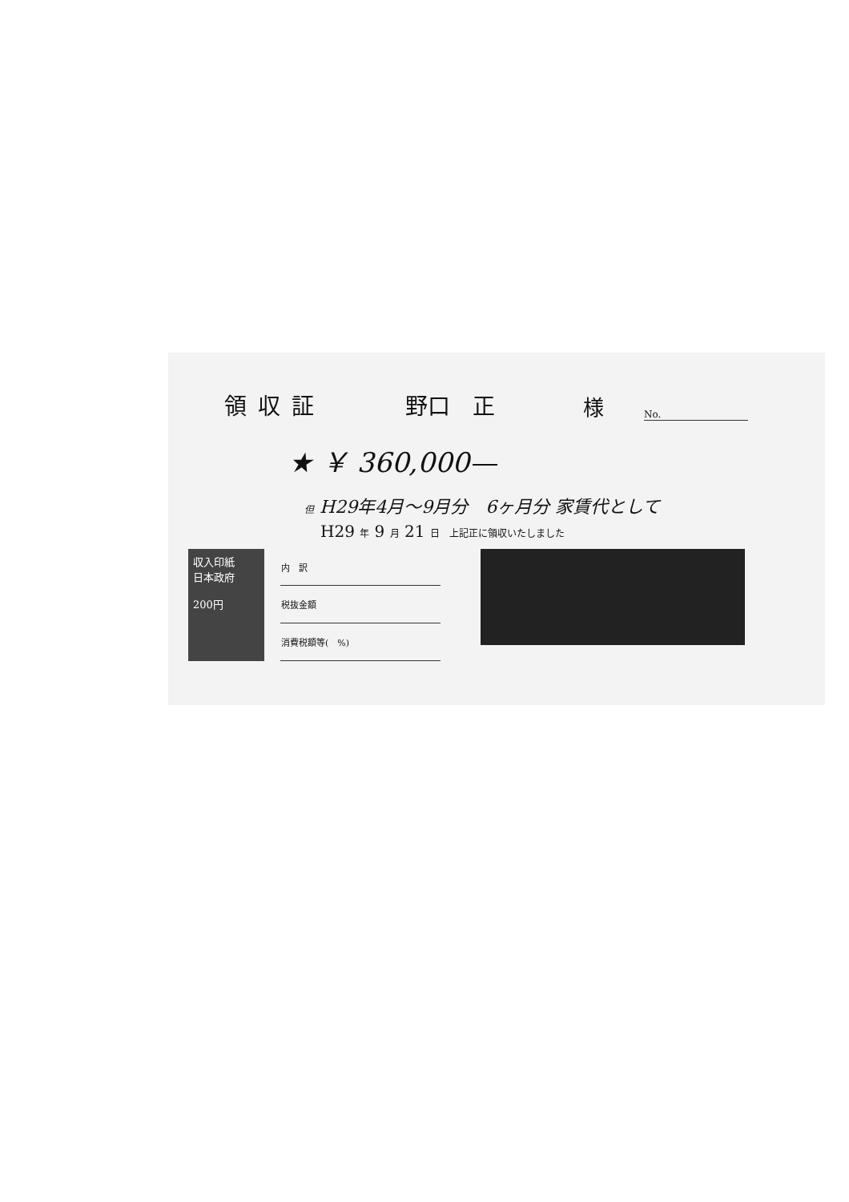領収証 野口　正 様 No.
★ ￥ 360,000—
但 H29年4月～9月分　6ヶ月分 家賃代として
H29 年 9 月 21 日　上記正に領収いたしました
収入印紙
日本政府
200円
| 内 訳 |
| 税抜金額 |
| 消費税額等( %) |